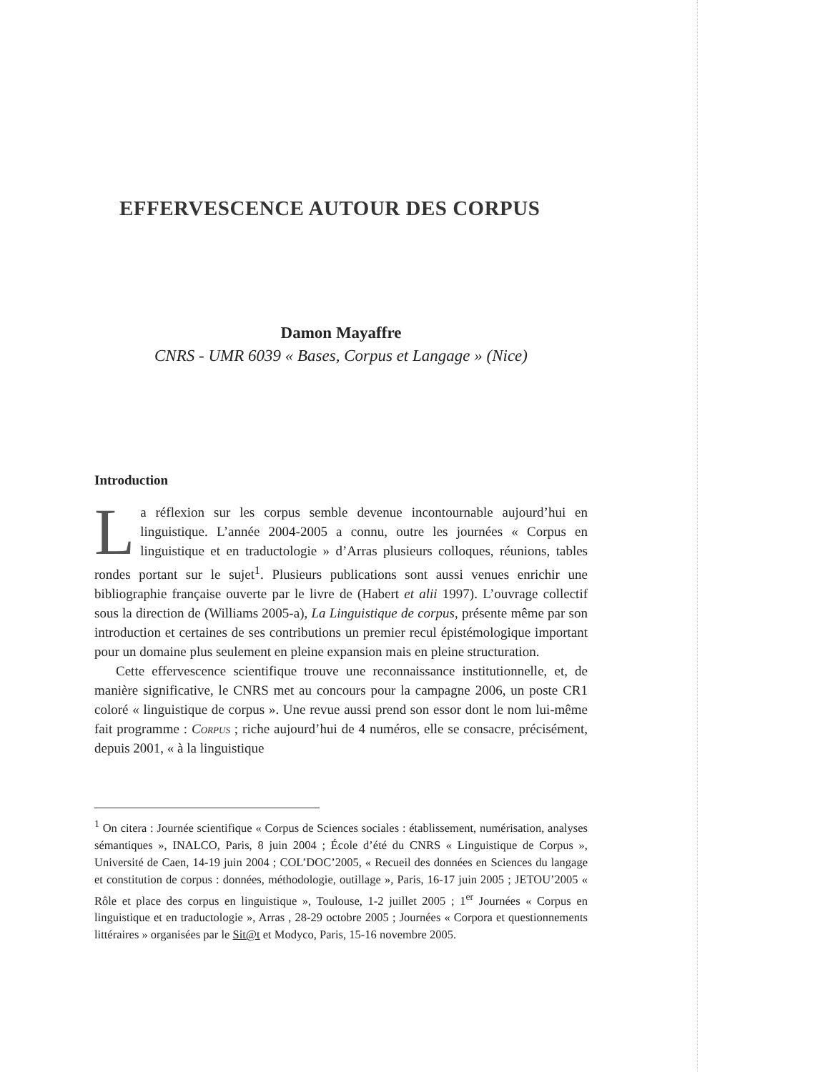EFFERVESCENCE AUTOUR DES CORPUS
Damon Mayaffre
CNRS - UMR 6039 « Bases, Corpus et Langage » (Nice)
Introduction
La réflexion sur les corpus semble devenue incontournable aujourd’hui en linguistique. L’année 2004-2005 a connu, outre les journées « Corpus en linguistique et en traductologie » d’Arras plusieurs colloques, réunions, tables rondes portant sur le sujet<sup>1</sup>. Plusieurs publications sont aussi venues enrichir une bibliographie française ouverte par le livre de (Habert et alii 1997). L’ouvrage collectif sous la direction de (Williams 2005-a), La Linguistique de corpus, présente même par son introduction et certaines de ses contributions un premier recul épistémologique important pour un domaine plus seulement en pleine expansion mais en pleine structuration.
Cette effervescence scientifique trouve une reconnaissance institutionnelle, et, de manière significative, le CNRS met au concours pour la campagne 2006, un poste CR1 coloré « linguistique de corpus ». Une revue aussi prend son essor dont le nom lui-même fait programme : Corpus ; riche aujourd’hui de 4 numéros, elle se consacre, précisément, depuis 2001, « à la linguistique
<sup>1</sup> On citera : Journée scientifique « Corpus de Sciences sociales : établissement, numérisation, analyses sémantiques », INALCO, Paris, 8 juin 2004 ; École d’été du CNRS « Linguistique de Corpus », Université de Caen, 14-19 juin 2004 ; COL’DOC’2005, « Recueil des données en Sciences du langage et constitution de corpus : données, méthodologie, outillage », Paris, 16-17 juin 2005 ; JETOU’2005 « Rôle et place des corpus en linguistique », Toulouse, 1-2 juillet 2005 ; 1<sup>er</sup> Journées « Corpus en linguistique et en traductologie », Arras , 28-29 octobre 2005 ; Journées « Corpora et questionnements littéraires » organisées par le Sit@t et Modyco, Paris, 15-16 novembre 2005.